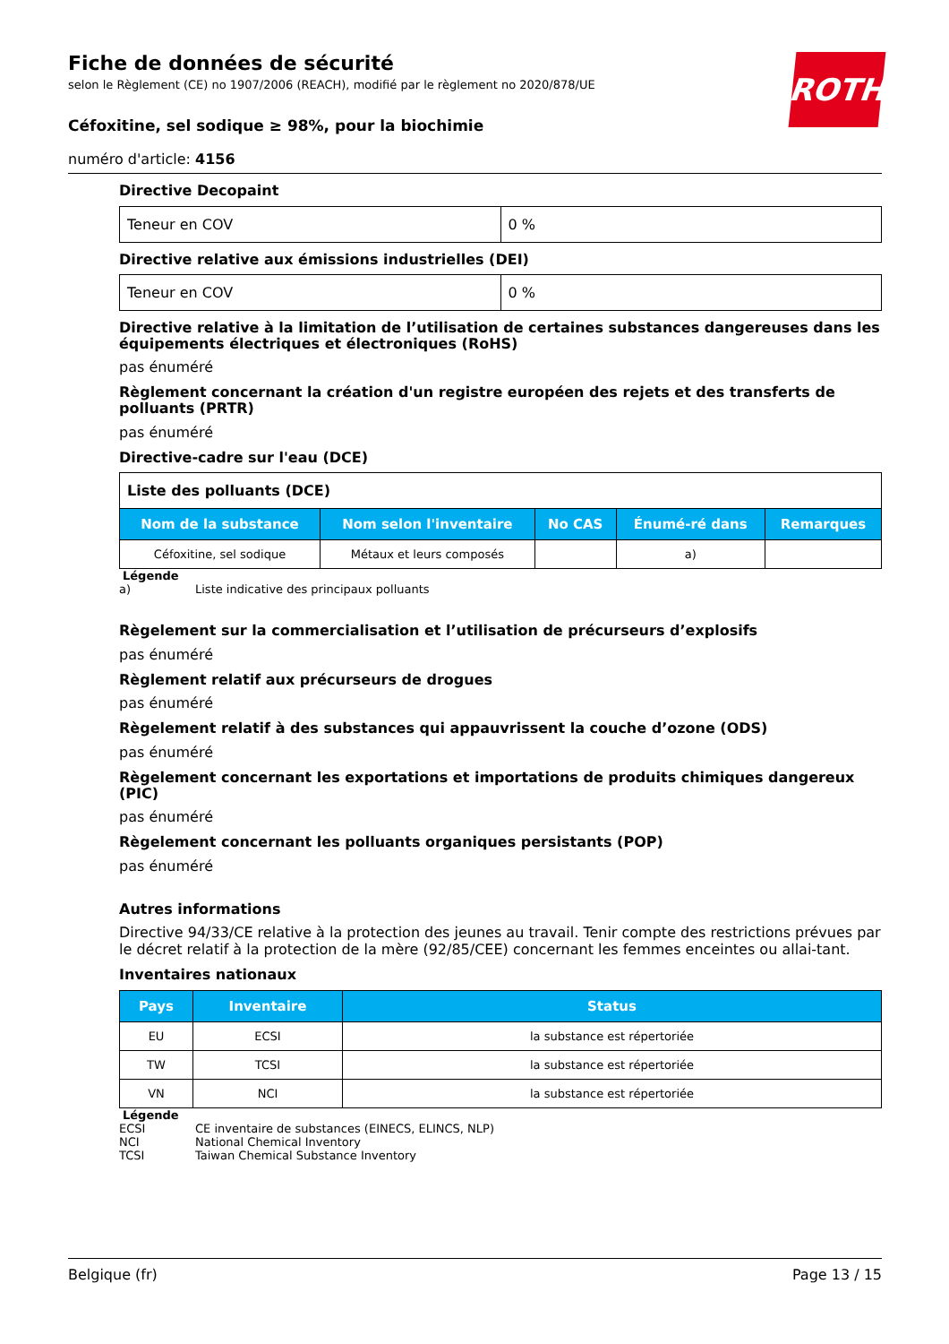ROTH
Fiche de données de sécurité
selon le Règlement (CE) no 1907/2006 (REACH), modifié par le règlement no 2020/878/UE
Céfoxitine, sel sodique ≥ 98%, pour la biochimie
numéro d'article: 4156
Directive Decopaint
| Teneur en COV | 0 % |
Directive relative aux émissions industrielles (DEI)
| Teneur en COV | 0 % |
Directive relative à la limitation de l’utilisation de certaines substances dangereuses dans les équipements électriques et électroniques (RoHS)
pas énuméré
Règlement concernant la création d'un registre européen des rejets et des transferts de polluants (PRTR)
pas énuméré
Directive-cadre sur l'eau (DCE)
| Liste des polluants (DCE) | | | | |
| Nom de la substance | Nom selon l'inventaire | No CAS | Énumé-ré dans | Remarques |
| Céfoxitine, sel sodique | Métaux et leurs composés | | a) | |
Légende
a) Liste indicative des principaux polluants
Règelement sur la commercialisation et l’utilisation de précurseurs d’explosifs
pas énuméré
Règlement relatif aux précurseurs de drogues
pas énuméré
Règelement relatif à des substances qui appauvrissent la couche d’ozone (ODS)
pas énuméré
Règelement concernant les exportations et importations de produits chimiques dangereux (PIC)
pas énuméré
Règelement concernant les polluants organiques persistants (POP)
pas énuméré
Autres informations
Directive 94/33/CE relative à la protection des jeunes au travail. Tenir compte des restrictions prévues par le décret relatif à la protection de la mère (92/85/CEE) concernant les femmes enceintes ou allai-tant.
Inventaires nationaux
| Pays | Inventaire | Status |
| --- | --- | --- |
| EU | ECSI | la substance est répertoriée |
| TW | TCSI | la substance est répertoriée |
| VN | NCI | la substance est répertoriée |
Légende
ECSI CE inventaire de substances (EINECS, ELINCS, NLP)
NCI National Chemical Inventory
TCSI Taiwan Chemical Substance Inventory
Belgique (fr) Page 13 / 15